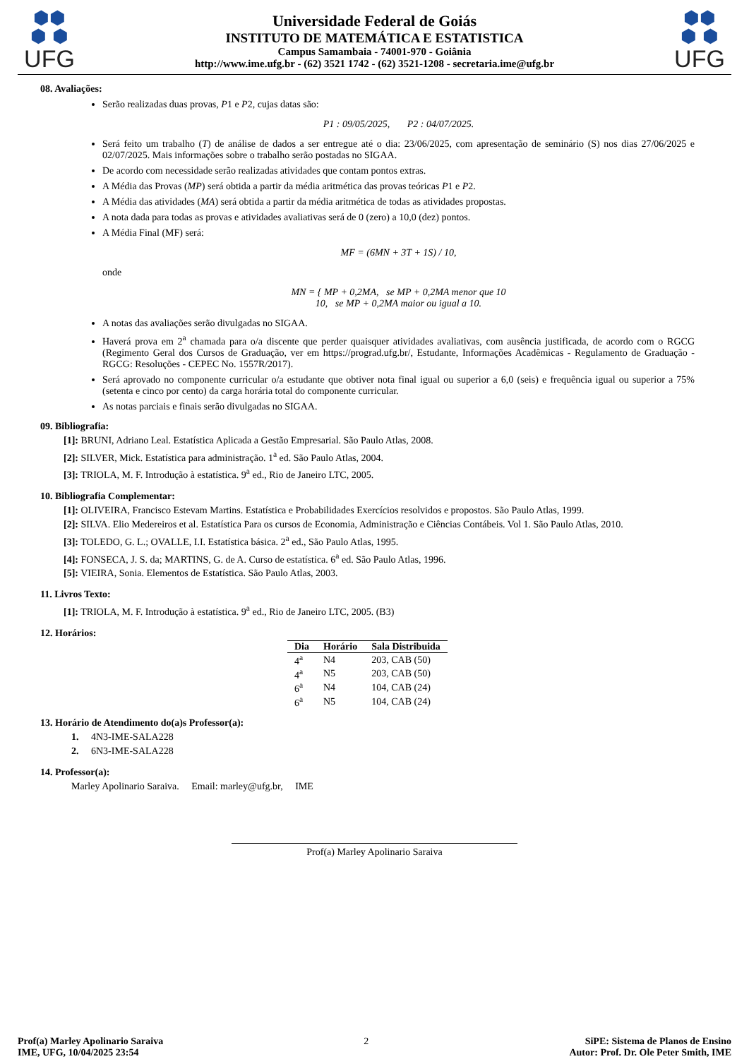⬢⬢
⬢ ⬢
UFG
Universidade Federal de Goiás
INSTITUTO DE MATEMÁTICA E ESTATISTICA
Campus Samambaia - 74001-970 - Goiânia
http://www.ime.ufg.br - (62) 3521 1742 - (62) 3521-1208 - secretaria.ime@ufg.br
⬢⬢
⬢ ⬢
UFG
08. Avaliações:
Serão realizadas duas provas, P1 e P2, cujas datas são:
P1 : 09/05/2025, P2 : 04/07/2025.
Será feito um trabalho (T) de análise de dados a ser entregue até o dia: 23/06/2025, com apresentação de seminário (S) nos dias 27/06/2025 e 02/07/2025. Mais informações sobre o trabalho serão postadas no SIGAA.
De acordo com necessidade serão realizadas atividades que contam pontos extras.
A Média das Provas (MP) será obtida a partir da média aritmética das provas teóricas P1 e P2.
A Média das atividades (MA) será obtida a partir da média aritmética de todas as atividades propostas.
A nota dada para todas as provas e atividades avaliativas será de 0 (zero) a 10,0 (dez) pontos.
A Média Final (MF) será:
MF = (6MN + 3T + 1S) / 10,
onde
MN = { MP + 0,2MA, se MP + 0,2MA menor que 10
10, se MP + 0,2MA maior ou igual a 10.
A notas das avaliações serão divulgadas no SIGAA.
Haverá prova em 2<sup>a</sup> chamada para o/a discente que perder quaisquer atividades avaliativas, com ausência justificada, de acordo com o RGCG (Regimento Geral dos Cursos de Graduação, ver em https://prograd.ufg.br/, Estudante, Informações Acadêmicas - Regulamento de Graduação - RGCG: Resoluções - CEPEC No. 1557R/2017).
Será aprovado no componente curricular o/a estudante que obtiver nota final igual ou superior a 6,0 (seis) e frequência igual ou superior a 75% (setenta e cinco por cento) da carga horária total do componente curricular.
As notas parciais e finais serão divulgadas no SIGAA.
09. Bibliografia:
[1]: BRUNI, Adriano Leal. Estatística Aplicada a Gestão Empresarial. São Paulo Atlas, 2008.
[2]: SILVER, Mick. Estatística para administração. 1<sup>a</sup> ed. São Paulo Atlas, 2004.
[3]: TRIOLA, M. F. Introdução à estatística. 9<sup>a</sup> ed., Rio de Janeiro LTC, 2005.
10. Bibliografia Complementar:
[1]: OLIVEIRA, Francisco Estevam Martins. Estatística e Probabilidades Exercícios resolvidos e propostos. São Paulo Atlas, 1999.
[2]: SILVA. Elio Medereiros et al. Estatística Para os cursos de Economia, Administração e Ciências Contábeis. Vol 1. São Paulo Atlas, 2010.
[3]: TOLEDO, G. L.; OVALLE, I.I. Estatística básica. 2<sup>a</sup> ed., São Paulo Atlas, 1995.
[4]: FONSECA, J. S. da; MARTINS, G. de A. Curso de estatística. 6<sup>a</sup> ed. São Paulo Atlas, 1996.
[5]: VIEIRA, Sonia. Elementos de Estatística. São Paulo Atlas, 2003.
11. Livros Texto:
[1]: TRIOLA, M. F. Introdução à estatística. 9<sup>a</sup> ed., Rio de Janeiro LTC, 2005. (B3)
12. Horários:
| Dia | Horário | Sala Distribuida |
| --- | --- | --- |
| 4<sup>a</sup> | N4 | 203, CAB (50) |
| 4<sup>a</sup> | N5 | 203, CAB (50) |
| 6<sup>a</sup> | N4 | 104, CAB (24) |
| 6<sup>a</sup> | N5 | 104, CAB (24) |
13. Horário de Atendimento do(a)s Professor(a):
1. 4N3-IME-SALA228
2. 6N3-IME-SALA228
14. Professor(a):
Marley Apolinario Saraiva. Email: marley@ufg.br, IME
Prof(a) Marley Apolinario Saraiva
Prof(a) Marley Apolinario Saraiva
IME, UFG, 10/04/2025 23:54
2 SiPE: Sistema de Planos de Ensino
Autor: Prof. Dr. Ole Peter Smith, IME